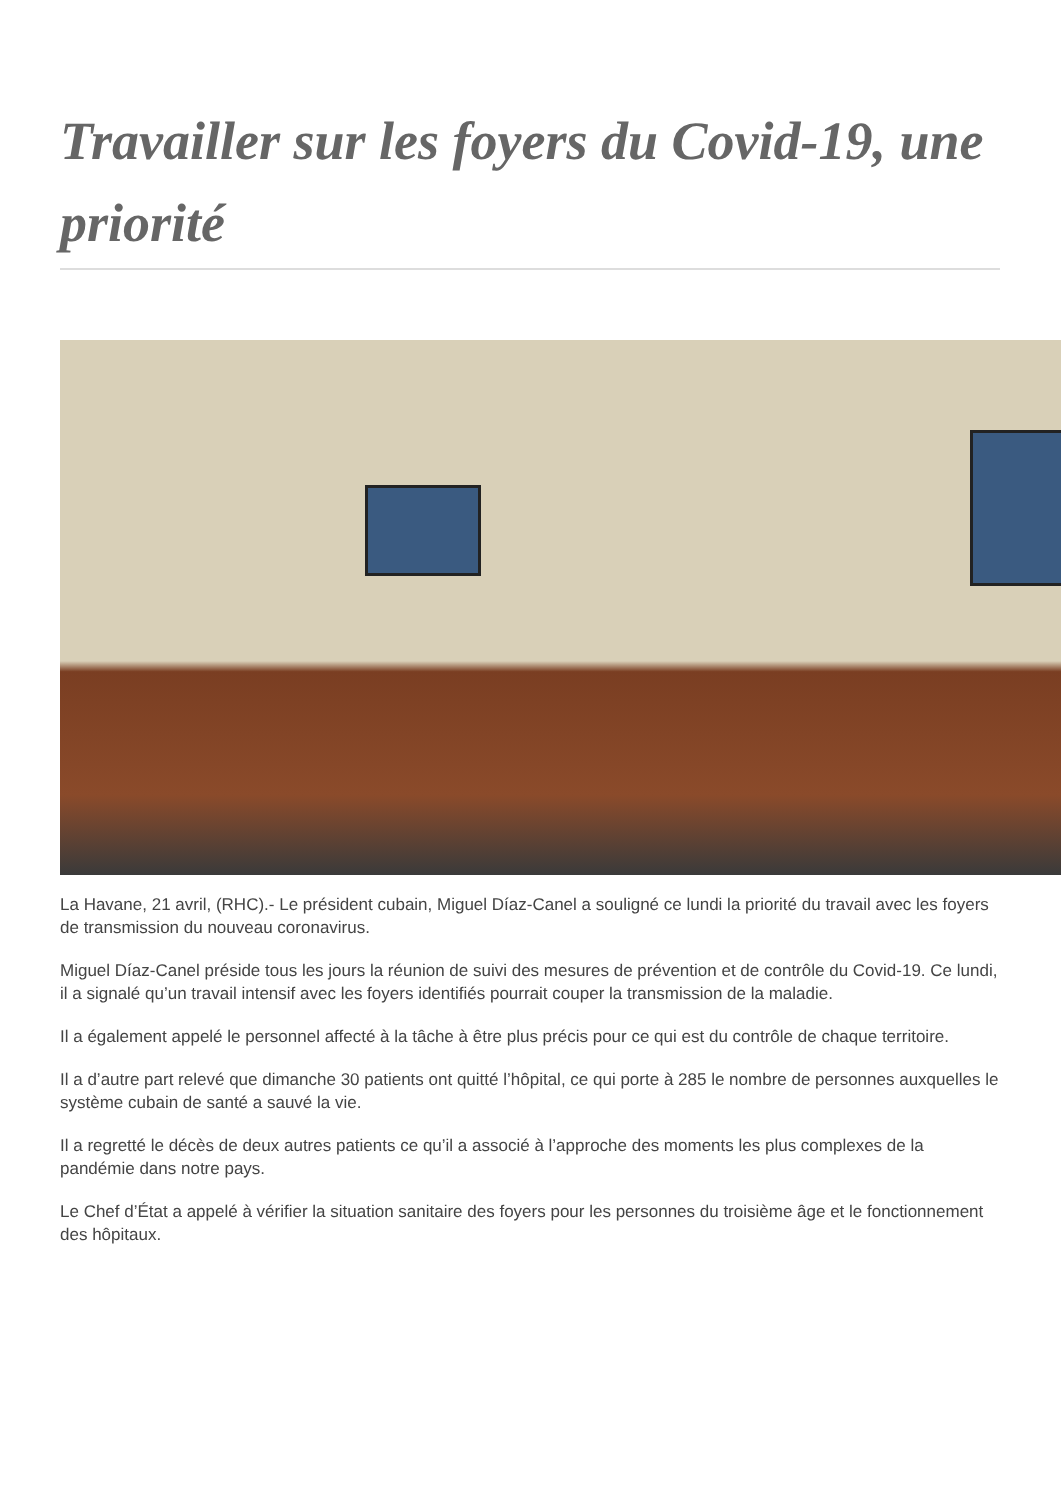Travailler sur les foyers du Covid-19, une priorité
La Havane, 21 avril, (RHC).- Le président cubain, Miguel Díaz-Canel a souligné ce lundi la priorité du travail avec les foyers de transmission du nouveau coronavirus.
Miguel Díaz-Canel préside tous les jours la réunion de suivi des mesures de prévention et de contrôle du Covid-19. Ce lundi, il a signalé qu’un travail intensif avec les foyers identifiés pourrait couper la transmission de la maladie.
Il a également appelé le personnel affecté à la tâche à être plus précis pour ce qui est du contrôle de chaque territoire.
Il a d’autre part relevé que dimanche 30 patients ont quitté l’hôpital, ce qui porte à 285 le nombre de personnes auxquelles le système cubain de santé a sauvé la vie.
Il a regretté le décès de deux autres patients ce qu’il a associé à l’approche des moments les plus complexes de la pandémie dans notre pays.
Le Chef d’État a appelé à vérifier la situation sanitaire des foyers pour les personnes du troisième âge et le fonctionnement des hôpitaux.